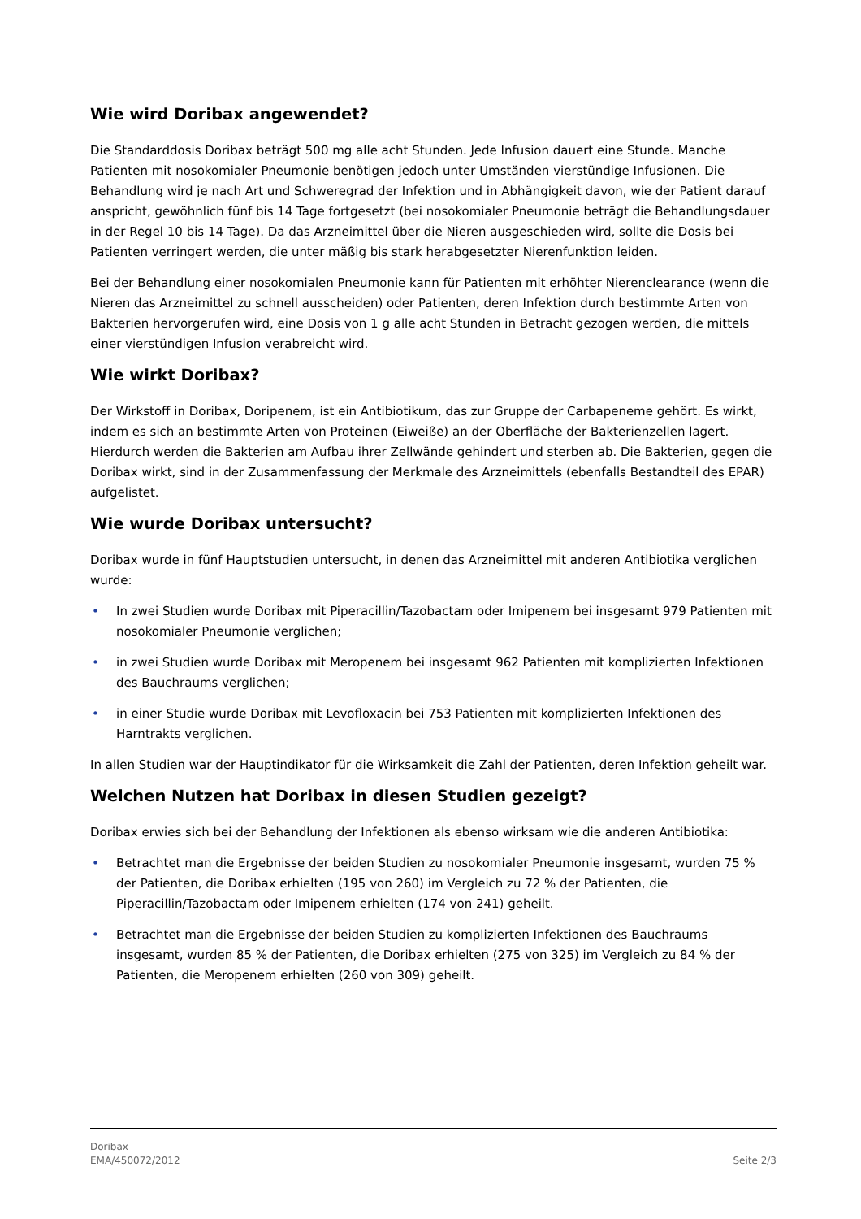Wie wird Doribax angewendet?
Die Standarddosis Doribax beträgt 500 mg alle acht Stunden. Jede Infusion dauert eine Stunde. Manche Patienten mit nosokomialer Pneumonie benötigen jedoch unter Umständen vierstündige Infusionen. Die Behandlung wird je nach Art und Schweregrad der Infektion und in Abhängigkeit davon, wie der Patient darauf anspricht, gewöhnlich fünf bis 14 Tage fortgesetzt (bei nosokomialer Pneumonie beträgt die Behandlungsdauer in der Regel 10 bis 14 Tage). Da das Arzneimittel über die Nieren ausgeschieden wird, sollte die Dosis bei Patienten verringert werden, die unter mäßig bis stark herabgesetzter Nierenfunktion leiden.
Bei der Behandlung einer nosokomialen Pneumonie kann für Patienten mit erhöhter Nierenclearance (wenn die Nieren das Arzneimittel zu schnell ausscheiden) oder Patienten, deren Infektion durch bestimmte Arten von Bakterien hervorgerufen wird, eine Dosis von 1 g alle acht Stunden in Betracht gezogen werden, die mittels einer vierstündigen Infusion verabreicht wird.
Wie wirkt Doribax?
Der Wirkstoff in Doribax, Doripenem, ist ein Antibiotikum, das zur Gruppe der Carbapeneme gehört. Es wirkt, indem es sich an bestimmte Arten von Proteinen (Eiweiße) an der Oberfläche der Bakterienzellen lagert. Hierdurch werden die Bakterien am Aufbau ihrer Zellwände gehindert und sterben ab. Die Bakterien, gegen die Doribax wirkt, sind in der Zusammenfassung der Merkmale des Arzneimittels (ebenfalls Bestandteil des EPAR) aufgelistet.
Wie wurde Doribax untersucht?
Doribax wurde in fünf Hauptstudien untersucht, in denen das Arzneimittel mit anderen Antibiotika verglichen wurde:
• In zwei Studien wurde Doribax mit Piperacillin/Tazobactam oder Imipenem bei insgesamt 979 Patienten mit nosokomialer Pneumonie verglichen;
• in zwei Studien wurde Doribax mit Meropenem bei insgesamt 962 Patienten mit komplizierten Infektionen des Bauchraums verglichen;
• in einer Studie wurde Doribax mit Levofloxacin bei 753 Patienten mit komplizierten Infektionen des Harntrakts verglichen.
In allen Studien war der Hauptindikator für die Wirksamkeit die Zahl der Patienten, deren Infektion geheilt war.
Welchen Nutzen hat Doribax in diesen Studien gezeigt?
Doribax erwies sich bei der Behandlung der Infektionen als ebenso wirksam wie die anderen Antibiotika:
• Betrachtet man die Ergebnisse der beiden Studien zu nosokomialer Pneumonie insgesamt, wurden 75 % der Patienten, die Doribax erhielten (195 von 260) im Vergleich zu 72 % der Patienten, die Piperacillin/Tazobactam oder Imipenem erhielten (174 von 241) geheilt.
• Betrachtet man die Ergebnisse der beiden Studien zu komplizierten Infektionen des Bauchraums insgesamt, wurden 85 % der Patienten, die Doribax erhielten (275 von 325) im Vergleich zu 84 % der Patienten, die Meropenem erhielten (260 von 309) geheilt.
Doribax
EMA/450072/2012
Seite 2/3